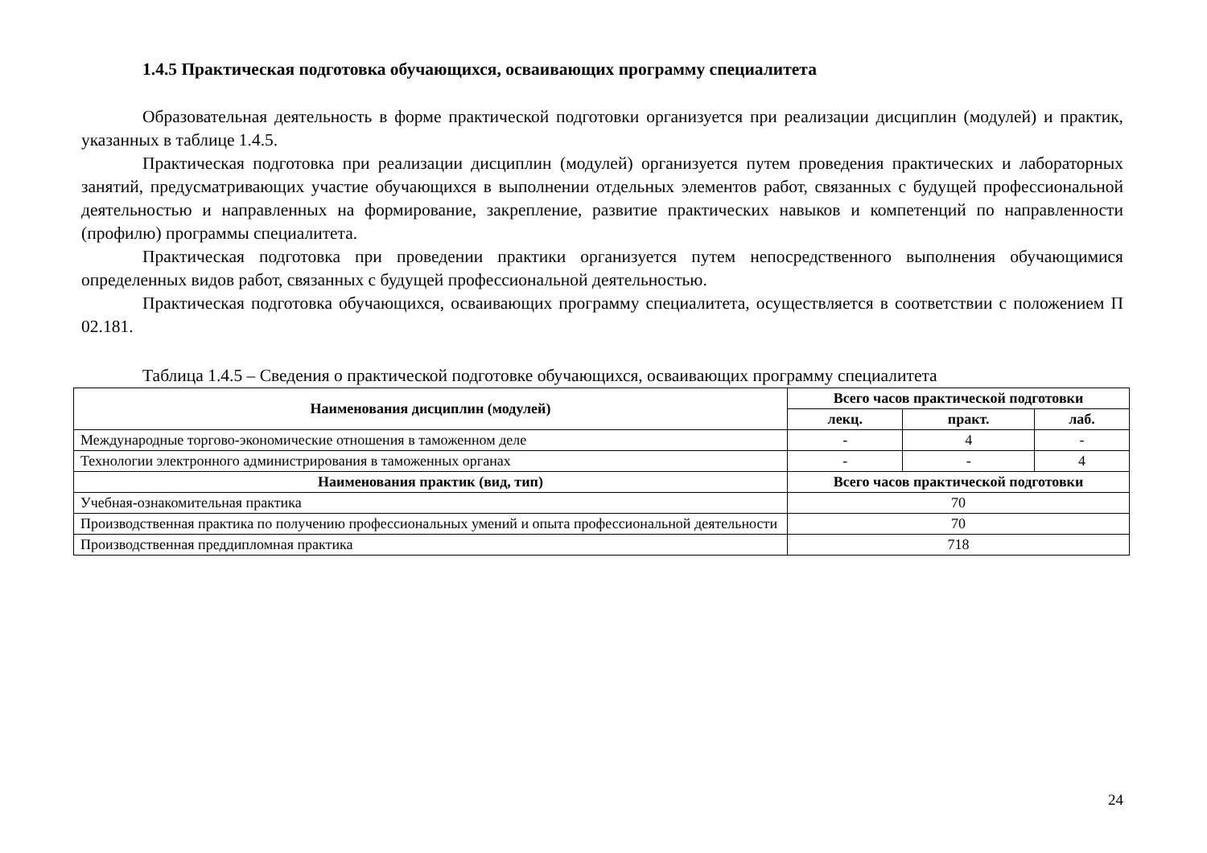1.4.5 Практическая подготовка обучающихся, осваивающих программу специалитета
Образовательная деятельность в форме практической подготовки организуется при реализации дисциплин (модулей) и практик, указанных в таблице 1.4.5.
Практическая подготовка при реализации дисциплин (модулей) организуется путем проведения практических и лабораторных занятий, предусматривающих участие обучающихся в выполнении отдельных элементов работ, связанных с будущей профессиональной деятельностью и направленных на формирование, закрепление, развитие практических навыков и компетенций по направленности (профилю) программы специалитета.
Практическая подготовка при проведении практики организуется путем непосредственного выполнения обучающимися определенных видов работ, связанных с будущей профессиональной деятельностью.
Практическая подготовка обучающихся, осваивающих программу специалитета, осуществляется в соответствии с положением П 02.181.
Таблица 1.4.5 – Сведения о практической подготовке обучающихся, осваивающих программу специалитета
| Наименования дисциплин (модулей) | Всего часов практической подготовки | | |
| --- | --- | --- | --- |
| | лекц. | практ. | лаб. |
| Международные торгово-экономические отношения в таможенном деле | - | 4 | - |
| Технологии электронного администрирования в таможенных органах | - | - | 4 |
| Наименования практик (вид, тип) | Всего часов практической подготовки | | |
| Учебная-ознакомительная практика | 70 | | |
| Производственная практика по получению профессиональных умений и опыта профессиональной деятельности | 70 | | |
| Производственная преддипломная практика | 718 | | |
24